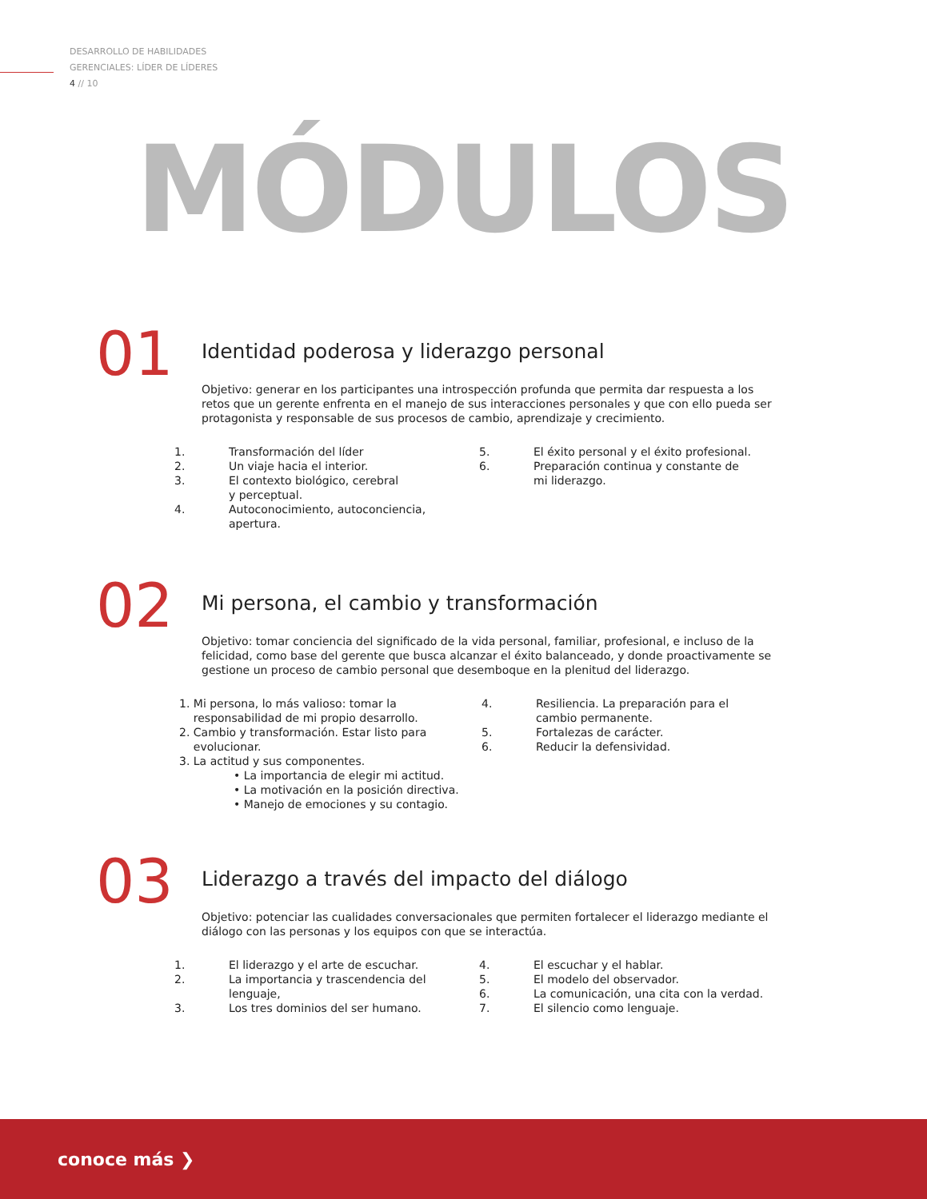DESARROLLO DE HABILIDADES
GERENCIALES: LÍDER DE LÍDERES
4 // 10
MÓDULOS
01
Identidad poderosa y liderazgo personal
Objetivo: generar en los participantes una introspección profunda que permita dar respuesta a los retos que un gerente enfrenta en el manejo de sus interacciones personales y que con ello pueda ser protagonista y responsable de sus procesos de cambio, aprendizaje y crecimiento.
1. Transformación del líder
2. Un viaje hacia el interior.
3. El contexto biológico, cerebral
y perceptual.
4. Autoconocimiento, autoconciencia,
apertura.
5. El éxito personal y el éxito profesional.
6. Preparación continua y constante de
mi liderazgo.
02
Mi persona, el cambio y transformación
Objetivo: tomar conciencia del significado de la vida personal, familiar, profesional, e incluso de la felicidad, como base del gerente que busca alcanzar el éxito balanceado, y donde proactivamente se gestione un proceso de cambio personal que desemboque en la plenitud del liderazgo.
1. Mi persona, lo más valioso: tomar la
responsabilidad de mi propio desarrollo.
2. Cambio y transformación. Estar listo para
evolucionar.
3. La actitud y sus componentes.
• La importancia de elegir mi actitud.
• La motivación en la posición directiva.
• Manejo de emociones y su contagio.
4. Resiliencia. La preparación para el
cambio permanente.
5. Fortalezas de carácter.
6. Reducir la defensividad.
03
Liderazgo a través del impacto del diálogo
Objetivo: potenciar las cualidades conversacionales que permiten fortalecer el liderazgo mediante el diálogo con las personas y los equipos con que se interactúa.
1. El liderazgo y el arte de escuchar.
2. La importancia y trascendencia del
lenguaje,
3. Los tres dominios del ser humano.
4. El escuchar y el hablar.
5. El modelo del observador.
6. La comunicación, una cita con la verdad.
7. El silencio como lenguaje.
conoce más ❯